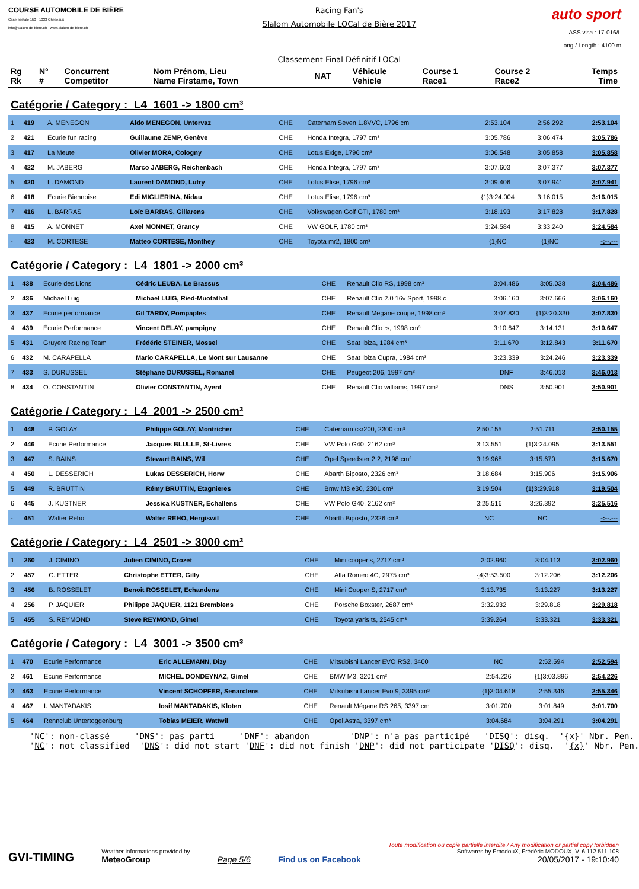COURSE AUTOMOBILE DE BIÈRE
Case postale 150 - 1033 Cheseaux
info@slalom-de-biere.ch - www.slalom-de-biere.ch
Racing Fan's
Slalom Automobile LOCal de Bière 2017
Classement Final Définitif LOCal
auto sport
ASS visa : 17-016/L
Long./ Length : 4100 m
| Rg Rk | N° # | Concurrent Competitor | Nom Prénom, Lieu Name Firstame, Town | NAT | Véhicule Vehicle | Course 1 Race1 | Course 2 Race2 | Temps Time |
| --- | --- | --- | --- | --- | --- | --- | --- | --- |
Catégorie / Category : L4 1601 -> 1800 cm³
| 1 | 419 | A. MENEGON | Aldo MENEGON, Untervaz | CHE | Caterham Seven 1.8VVC, 1796 cm | 2:53.104 | 2:56.292 | 2:53.104 |
| 2 | 421 | Écurie fun racing | Guillaume ZEMP, Genève | CHE | Honda Integra, 1797 cm³ | 3:05.786 | 3:06.474 | 3:05.786 |
| 3 | 417 | La Meute | Olivier MORA, Cologny | CHE | Lotus Exige, 1796 cm³ | 3:06.548 | 3:05.858 | 3:05.858 |
| 4 | 422 | M. JABERG | Marco JABERG, Reichenbach | CHE | Honda Integra, 1797 cm³ | 3:07.603 | 3:07.377 | 3:07.377 |
| 5 | 420 | L. DAMOND | Laurent DAMOND, Lutry | CHE | Lotus Elise, 1796 cm³ | 3:09.406 | 3:07.941 | 3:07.941 |
| 6 | 418 | Ecurie Biennoise | Edi MIGLIERINA, Nidau | CHE | Lotus Elise, 1796 cm³ | {1}3:24.004 | 3:16.015 | 3:16.015 |
| 7 | 416 | L. BARRAS | Loïc BARRAS, Gillarens | CHE | Volkswagen Golf GTI, 1780 cm³ | 3:18.193 | 3:17.828 | 3:17.828 |
| 8 | 415 | A. MONNET | Axel MONNET, Grancy | CHE | VW GOLF, 1780 cm³ | 3:24.584 | 3:33.240 | 3:24.584 |
| - | 423 | M. CORTESE | Matteo CORTESE, Monthey | CHE | Toyota mr2, 1800 cm³ | {1}NC | {1}NC | -:--.--- |
Catégorie / Category : L4 1801 -> 2000 cm³
| 1 | 438 | Ecurie des Lions | Cédric LEUBA, Le Brassus | CHE | Renault Clio RS, 1998 cm³ | 3:04.486 | 3:05.038 | 3:04.486 |
| 2 | 436 | Michael Luig | Michael LUIG, Ried-Muotathal | CHE | Renault Clio 2.0 16v Sport, 1998 c | 3:06.160 | 3:07.666 | 3:06.160 |
| 3 | 437 | Ecurie performance | Gil TARDY, Pompaples | CHE | Renault Megane coupe, 1998 cm³ | 3:07.830 | {1}3:20.330 | 3:07.830 |
| 4 | 439 | Écurie Performance | Vincent DELAY, pampigny | CHE | Renault Clio rs, 1998 cm³ | 3:10.647 | 3:14.131 | 3:10.647 |
| 5 | 431 | Gruyere Racing Team | Frédéric STEINER, Mossel | CHE | Seat Ibiza, 1984 cm³ | 3:11.670 | 3:12.843 | 3:11.670 |
| 6 | 432 | M. CARAPELLA | Mario CARAPELLA, Le Mont sur Lausanne | CHE | Seat Ibiza Cupra, 1984 cm³ | 3:23.339 | 3:24.246 | 3:23.339 |
| 7 | 433 | S. DURUSSEL | Stéphane DURUSSEL, Romanel | CHE | Peugeot 206, 1997 cm³ | DNF | 3:46.013 | 3:46.013 |
| 8 | 434 | O. CONSTANTIN | Olivier CONSTANTIN, Ayent | CHE | Renault Clio williams, 1997 cm³ | DNS | 3:50.901 | 3:50.901 |
Catégorie / Category : L4 2001 -> 2500 cm³
| 1 | 448 | P. GOLAY | Philippe GOLAY, Montricher | CHE | Caterham csr200, 2300 cm³ | 2:50.155 | 2:51.711 | 2:50.155 |
| 2 | 446 | Ecurie Performance | Jacques BLULLE, St-Livres | CHE | VW Polo G40, 2162 cm³ | 3:13.551 | {1}3:24.095 | 3:13.551 |
| 3 | 447 | S. BAINS | Stewart BAINS, Wil | CHE | Opel Speedster 2.2, 2198 cm³ | 3:19.968 | 3:15.670 | 3:15.670 |
| 4 | 450 | L. DESSERICH | Lukas DESSERICH, Horw | CHE | Abarth Biposto, 2326 cm³ | 3:18.684 | 3:15.906 | 3:15.906 |
| 5 | 449 | R. BRUTTIN | Rémy BRUTTIN, Etagnieres | CHE | Bmw M3 e30, 2301 cm³ | 3:19.504 | {1}3:29.918 | 3:19.504 |
| 6 | 445 | J. KUSTNER | Jessica KUSTNER, Echallens | CHE | VW Polo G40, 2162 cm³ | 3:25.516 | 3:26.392 | 3:25.516 |
| - | 451 | Walter Reho | Walter REHO, Hergiswil | CHE | Abarth Biposto, 2326 cm³ | NC | NC | -:--.--- |
Catégorie / Category : L4 2501 -> 3000 cm³
| 1 | 260 | J. CIMINO | Julien CIMINO, Crozet | CHE | Mini cooper s, 2717 cm³ | 3:02.960 | 3:04.113 | 3:02.960 |
| 2 | 457 | C. ETTER | Christophe ETTER, Gilly | CHE | Alfa Romeo 4C, 2975 cm³ | {4}3:53.500 | 3:12.206 | 3:12.206 |
| 3 | 456 | B. ROSSELET | Benoit ROSSELET, Echandens | CHE | Mini Cooper S, 2717 cm³ | 3:13.735 | 3:13.227 | 3:13.227 |
| 4 | 256 | P. JAQUIER | Philippe JAQUIER, 1121 Bremblens | CHE | Porsche Boxster, 2687 cm³ | 3:32.932 | 3:29.818 | 3:29.818 |
| 5 | 455 | S. REYMOND | Steve REYMOND, Gimel | CHE | Toyota yaris ts, 2545 cm³ | 3:39.264 | 3:33.321 | 3:33.321 |
Catégorie / Category : L4 3001 -> 3500 cm³
| 1 | 470 | Ecurie Performance | Eric ALLEMANN, Dizy | CHE | Mitsubishi Lancer EVO RS2, 3400 | NC | 2:52.594 | 2:52.594 |
| 2 | 461 | Ecurie Performance | MICHEL DONDEYNAZ, Gimel | CHE | BMW M3, 3201 cm³ | 2:54.226 | {1}3:03.896 | 2:54.226 |
| 3 | 463 | Ecurie Performance | Vincent SCHOPFER, Senarclens | CHE | Mitsubishi Lancer Evo 9, 3395 cm³ | {1}3:04.618 | 2:55.346 | 2:55.346 |
| 4 | 467 | I. MANTADAKIS | Iosif MANTADAKIS, Kloten | CHE | Renault Mégane RS 265, 3397 cm | 3:01.700 | 3:01.849 | 3:01.700 |
| 5 | 464 | Rennclub Untertoggenburg | Tobias MEIER, Wattwil | CHE | Opel Astra, 3397 cm³ | 3:04.684 | 3:04.291 | 3:04.291 |
'NC': non-classé 'DNS': pas parti 'DNF': abandon 'DNP': n'a pas participé 'DISQ': disq. '{x}' Nbr. Pen. 'NC': not classified 'DNS': did not start 'DNF': did not finish 'DNP': did not participate 'DISQ': disq. '{x}' Nbr. Pen.
GVI-TIMING
Weather informations provided by
MeteoGroup
Page 5/6
Find us on Facebook
Toute modification ou copie partielle interdite / Any modification or partial copy forbidden
Softwares by FmodouX, Frédéric MODOUX, V. 6.112.511.108
20/05/2017 - 19:10:40